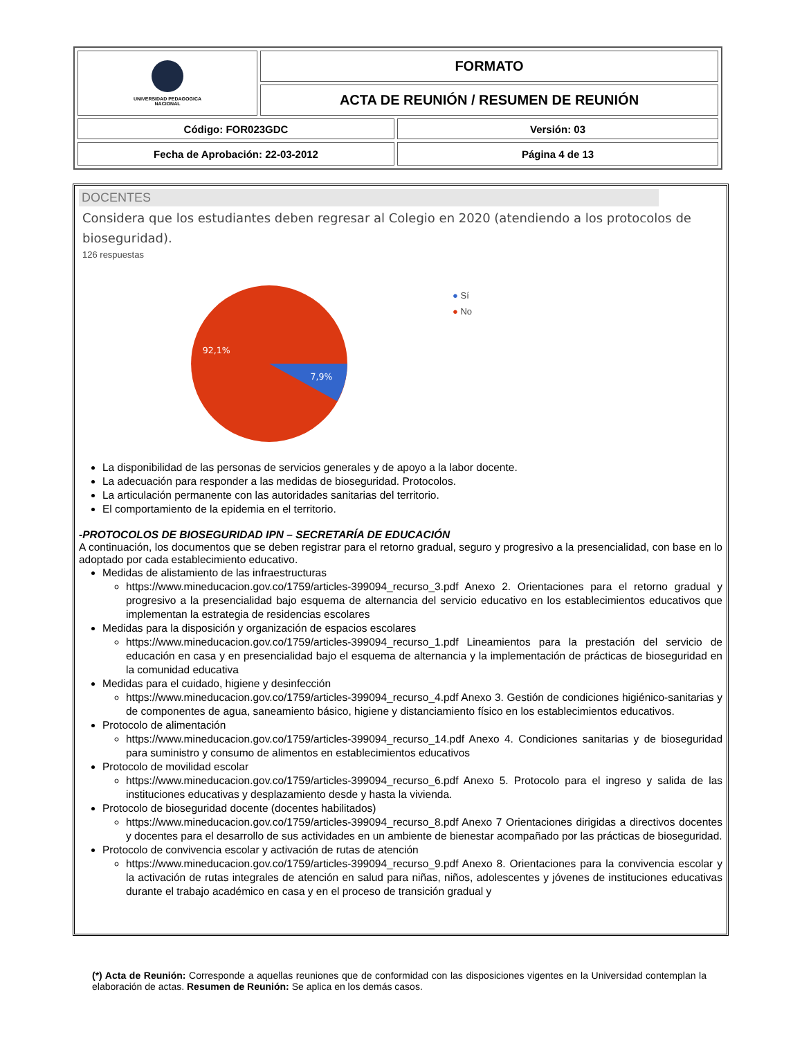| UNIVERSIDAD PEDAGOGICA NACIONAL | FORMATO | |
| | ACTA DE REUNIÓN / RESUMEN DE REUNIÓN | |
| Código: FOR023GDC | | Versión: 03 |
| Fecha de Aprobación: 22-03-2012 | | Página 4 de 13 |
DOCENTES
Considera que los estudiantes deben regresar al Colegio en 2020 (atendiendo a los protocolos de bioseguridad).
126 respuestas
92,1%
7,9%
● Sí
● No
La disponibilidad de las personas de servicios generales y de apoyo a la labor docente.
La adecuación para responder a las medidas de bioseguridad. Protocolos.
La articulación permanente con las autoridades sanitarias del territorio.
El comportamiento de la epidemia en el territorio.
-PROTOCOLOS DE BIOSEGURIDAD IPN – SECRETARÍA DE EDUCACIÓN
A continuación, los documentos que se deben registrar para el retorno gradual, seguro y progresivo a la presencialidad, con base en lo adoptado por cada establecimiento educativo.
Medidas de alistamiento de las infraestructuras
https://www.mineducacion.gov.co/1759/articles-399094_recurso_3.pdf Anexo 2. Orientaciones para el retorno gradual y progresivo a la presencialidad bajo esquema de alternancia del servicio educativo en los establecimientos educativos que implementan la estrategia de residencias escolares
Medidas para la disposición y organización de espacios escolares
https://www.mineducacion.gov.co/1759/articles-399094_recurso_1.pdf Lineamientos para la prestación del servicio de educación en casa y en presencialidad bajo el esquema de alternancia y la implementación de prácticas de bioseguridad en la comunidad educativa
Medidas para el cuidado, higiene y desinfección
https://www.mineducacion.gov.co/1759/articles-399094_recurso_4.pdf Anexo 3. Gestión de condiciones higiénico-sanitarias y de componentes de agua, saneamiento básico, higiene y distanciamiento físico en los establecimientos educativos.
Protocolo de alimentación
https://www.mineducacion.gov.co/1759/articles-399094_recurso_14.pdf Anexo 4. Condiciones sanitarias y de bioseguridad para suministro y consumo de alimentos en establecimientos educativos
Protocolo de movilidad escolar
https://www.mineducacion.gov.co/1759/articles-399094_recurso_6.pdf Anexo 5. Protocolo para el ingreso y salida de las instituciones educativas y desplazamiento desde y hasta la vivienda.
Protocolo de bioseguridad docente (docentes habilitados)
https://www.mineducacion.gov.co/1759/articles-399094_recurso_8.pdf Anexo 7 Orientaciones dirigidas a directivos docentes y docentes para el desarrollo de sus actividades en un ambiente de bienestar acompañado por las prácticas de bioseguridad.
Protocolo de convivencia escolar y activación de rutas de atención
https://www.mineducacion.gov.co/1759/articles-399094_recurso_9.pdf Anexo 8. Orientaciones para la convivencia escolar y la activación de rutas integrales de atención en salud para niñas, niños, adolescentes y jóvenes de instituciones educativas durante el trabajo académico en casa y en el proceso de transición gradual y
(*) Acta de Reunión: Corresponde a aquellas reuniones que de conformidad con las disposiciones vigentes en la Universidad contemplan la elaboración de actas. Resumen de Reunión: Se aplica en los demás casos.